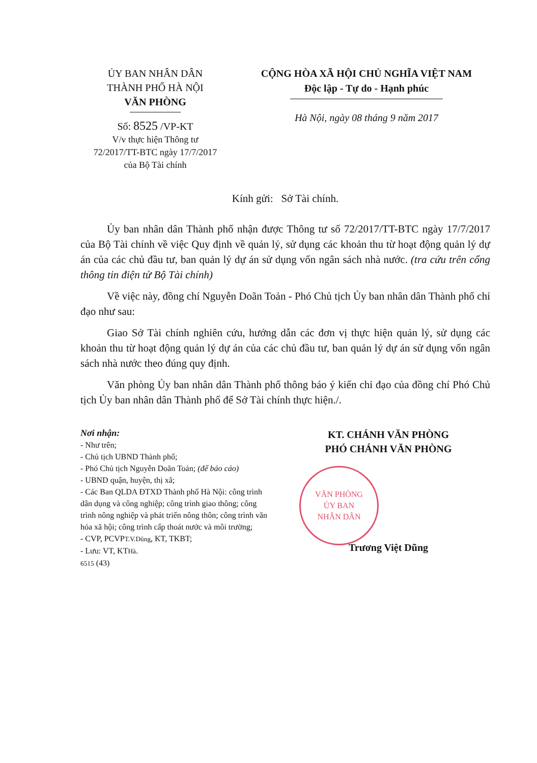ỦY BAN NHÂN DÂN
THÀNH PHỐ HÀ NỘI
VĂN PHÒNG
Số: 8525 /VP-KT
V/v thực hiện Thông tư
72/2017/TT-BTC ngày 17/7/2017
của Bộ Tài chính
CỘNG HÒA XÃ HỘI CHỦ NGHĨA VIỆT NAM
Độc lập - Tự do - Hạnh phúc
Hà Nội, ngày 08 tháng 9 năm 2017
Kính gửi: Sở Tài chính.
Ủy ban nhân dân Thành phố nhận được Thông tư số 72/2017/TT-BTC ngày 17/7/2017 của Bộ Tài chính về việc Quy định về quản lý, sử dụng các khoản thu từ hoạt động quản lý dự án của các chủ đầu tư, ban quản lý dự án sử dụng vốn ngân sách nhà nước. (tra cứu trên cổng thông tin điện tử Bộ Tài chính)
Về việc này, đồng chí Nguyễn Doãn Toản - Phó Chủ tịch Ủy ban nhân dân Thành phố chỉ đạo như sau:
Giao Sở Tài chính nghiên cứu, hướng dẫn các đơn vị thực hiện quản lý, sử dụng các khoản thu từ hoạt động quản lý dự án của các chủ đầu tư, ban quản lý dự án sử dụng vốn ngân sách nhà nước theo đúng quy định.
Văn phòng Ủy ban nhân dân Thành phố thông báo ý kiến chỉ đạo của đồng chí Phó Chủ tịch Ủy ban nhân dân Thành phố để Sở Tài chính thực hiện./.
Nơi nhận:
- Như trên;
- Chủ tịch UBND Thành phố;
- Phó Chủ tịch Nguyễn Doãn Toản; (để báo cáo)
- UBND quận, huyện, thị xã;
- Các Ban QLDA ĐTXD Thành phố Hà Nội: công trình dân dụng và công nghiệp; công trình giao thông; công trình nông nghiệp và phát triển nông thôn; công trình văn hóa xã hội; công trình cấp thoát nước và môi trường;
- CVP, PCVPT.V.Dũng, KT, TKBT;
- Lưu: VT, KTHà.
6515 (43)
KT. CHÁNH VĂN PHÒNG
PHÓ CHÁNH VĂN PHÒNG
VĂN PHÒNG
ỦY BAN
NHÂN DÂN
Trương Việt Dũng